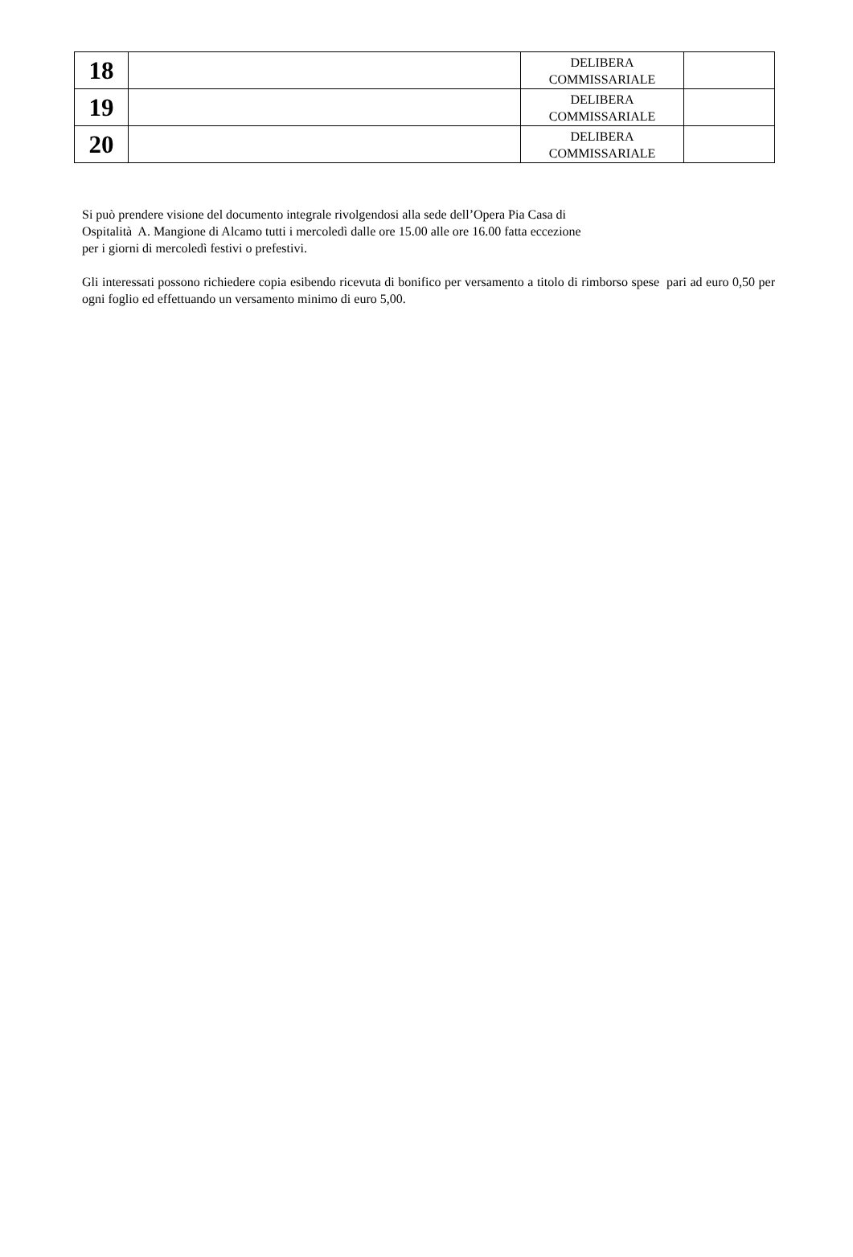| 18 | | DELIBERA COMMISSARIALE | |
| 19 | | DELIBERA COMMISSARIALE | |
| 20 | | DELIBERA COMMISSARIALE | |
Si può prendere visione del documento integrale rivolgendosi alla sede dell’Opera Pia Casa di
Ospitalità A. Mangione di Alcamo tutti i mercoledì dalle ore 15.00 alle ore 16.00 fatta eccezione
per i giorni di mercoledì festivi o prefestivi.
Gli interessati possono richiedere copia esibendo ricevuta di bonifico per versamento a titolo di rimborso spese pari ad euro 0,50 per ogni foglio ed effettuando un versamento minimo di euro 5,00.